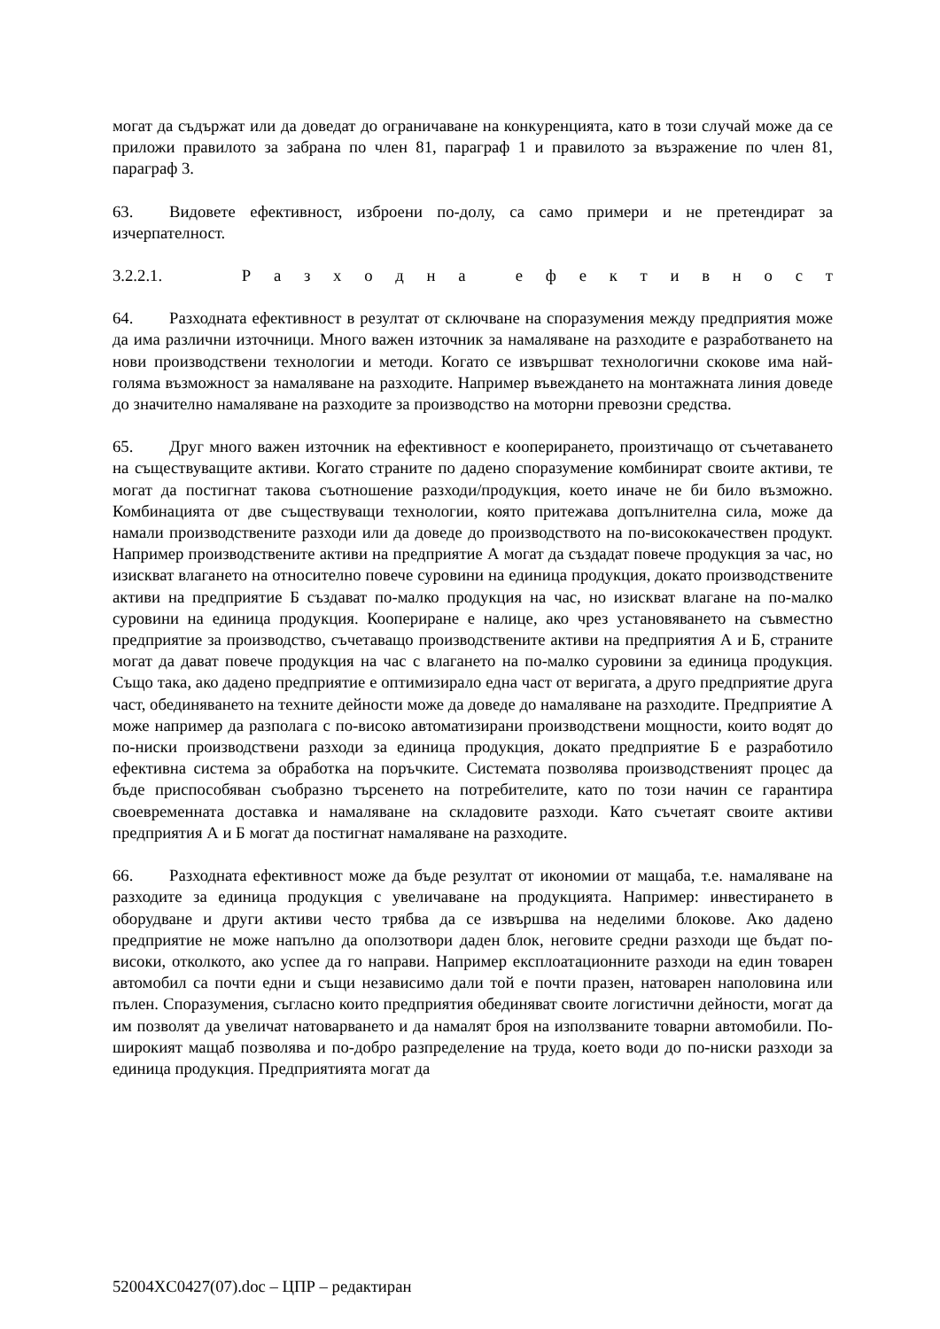могат да съдържат или да доведат до ограничаване на конкуренцията, като в този случай може да се приложи правилото за забрана по член 81, параграф 1 и правилото за възражение по член 81, параграф 3.
63. Видовете ефективност, изброени по-долу, са само примери и не претендират за изчерпателност.
3.2.2.1. Разходна ефективност
64. Разходната ефективност в резултат от сключване на споразумения между предприятия може да има различни източници. Много важен източник за намаляване на разходите е разработването на нови производствени технологии и методи. Когато се извършват технологични скокове има най-голяма възможност за намаляване на разходите. Например въвеждането на монтажната линия доведе до значително намаляване на разходите за производство на моторни превозни средства.
65. Друг много важен източник на ефективност е кооперирането, произтичащо от съчетаването на съществуващите активи. Когато страните по дадено споразумение комбинират своите активи, те могат да постигнат такова съотношение разходи/продукция, което иначе не би било възможно. Комбинацията от две съществуващи технологии, която притежава допълнителна сила, може да намали производствените разходи или да доведе до производството на по-висококачествен продукт. Например производствените активи на предприятие А могат да създадат повече продукция за час, но изискват влагането на относително повече суровини на единица продукция, докато производствените активи на предприятие Б създават по-малко продукция на час, но изискват влагане на по-малко суровини на единица продукция. Коопериране е налице, ако чрез установяването на съвместно предприятие за производство, съчетаващо производствените активи на предприятия А и Б, страните могат да дават повече продукция на час с влагането на по-малко суровини за единица продукция. Също така, ако дадено предприятие е оптимизирало една част от веригата, а друго предприятие друга част, обединяването на техните дейности може да доведе до намаляване на разходите. Предприятие А може например да разполага с по-високо автоматизирани производствени мощности, които водят до по-ниски производствени разходи за единица продукция, докато предприятие Б е разработило ефективна система за обработка на поръчките. Системата позволява производственият процес да бъде приспособяван съобразно търсенето на потребителите, като по този начин се гарантира своевременната доставка и намаляване на складовите разходи. Като съчетаят своите активи предприятия А и Б могат да постигнат намаляване на разходите.
66. Разходната ефективност може да бъде резултат от икономии от мащаба, т.е. намаляване на разходите за единица продукция с увеличаване на продукцията. Например: инвестирането в оборудване и други активи често трябва да се извършва на неделими блокове. Ако дадено предприятие не може напълно да оползотвори даден блок, неговите средни разходи ще бъдат по-високи, отколкото, ако успее да го направи. Например експлоатационните разходи на един товарен автомобил са почти едни и същи независимо дали той е почти празен, натоварен наполовина или пълен. Споразумения, съгласно които предприятия обединяват своите логистични дейности, могат да им позволят да увеличат натоварването и да намалят броя на използваните товарни автомобили. По-широкият мащаб позволява и по-добро разпределение на труда, което води до по-ниски разходи за единица продукция. Предприятията могат да
52004XC0427(07).doc – ЦПР – редактиран